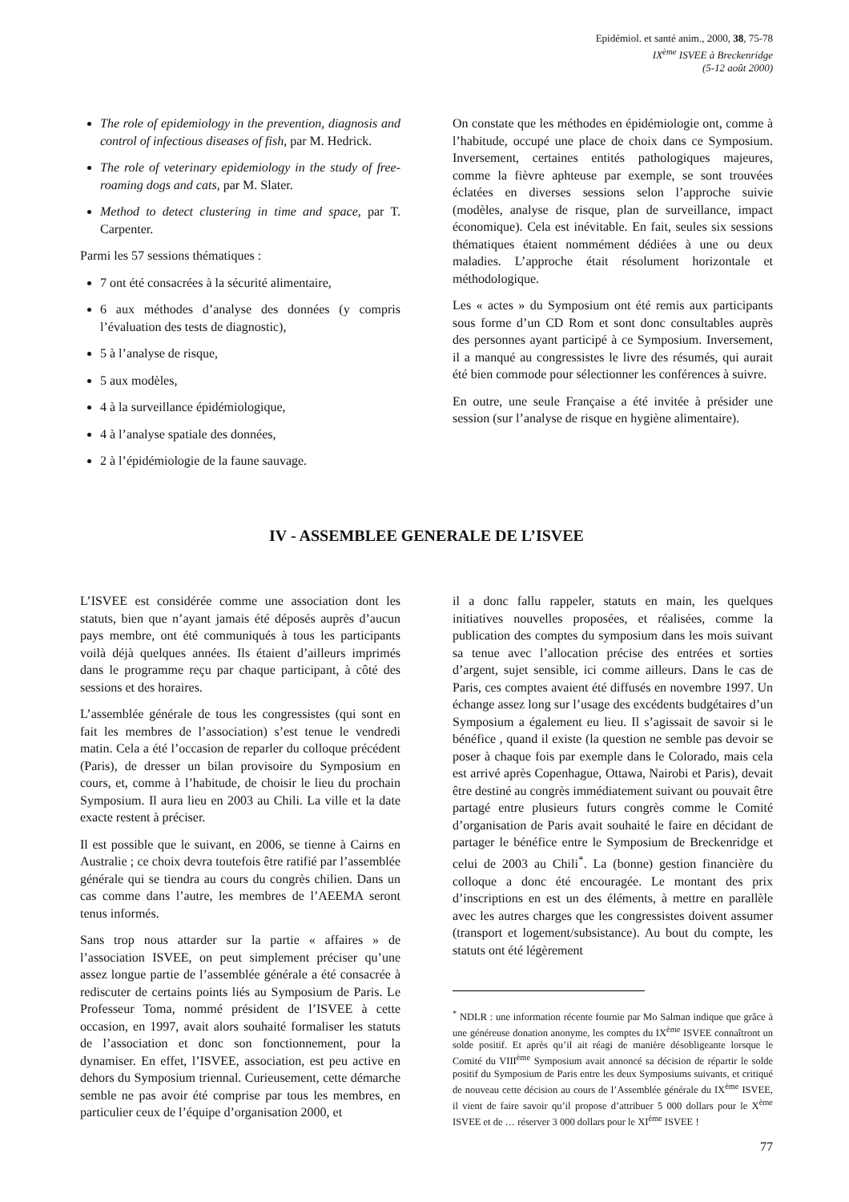Epidémiol. et santé anim., 2000, 38, 75-78
IX<sup>ème</sup> ISVEE à Breckenridge
(5-12 août 2000)
The role of epidemiology in the prevention, diagnosis and control of infectious diseases of fish, par M. Hedrick.
The role of veterinary epidemiology in the study of free-roaming dogs and cats, par M. Slater.
Method to detect clustering in time and space, par T. Carpenter.
Parmi les 57 sessions thématiques :
7 ont été consacrées à la sécurité alimentaire,
6 aux méthodes d’analyse des données (y compris l’évaluation des tests de diagnostic),
5 à l’analyse de risque,
5 aux modèles,
4 à la surveillance épidémiologique,
4 à l’analyse spatiale des données,
2 à l’épidémiologie de la faune sauvage.
On constate que les méthodes en épidémiologie ont, comme à l’habitude, occupé une place de choix dans ce Symposium. Inversement, certaines entités pathologiques majeures, comme la fièvre aphteuse par exemple, se sont trouvées éclatées en diverses sessions selon l’approche suivie (modèles, analyse de risque, plan de surveillance, impact économique). Cela est inévitable. En fait, seules six sessions thématiques étaient nommément dédiées à une ou deux maladies. L’approche était résolument horizontale et méthodologique.
Les « actes » du Symposium ont été remis aux participants sous forme d’un CD Rom et sont donc consultables auprès des personnes ayant participé à ce Symposium. Inversement, il a manqué au congressistes le livre des résumés, qui aurait été bien commode pour sélectionner les conférences à suivre.
En outre, une seule Française a été invitée à présider une session (sur l’analyse de risque en hygiène alimentaire).
IV - ASSEMBLEE GENERALE DE L’ISVEE
L’ISVEE est considérée comme une association dont les statuts, bien que n’ayant jamais été déposés auprès d’aucun pays membre, ont été communiqués à tous les participants voilà déjà quelques années. Ils étaient d’ailleurs imprimés dans le programme reçu par chaque participant, à côté des sessions et des horaires.
L’assemblée générale de tous les congressistes (qui sont en fait les membres de l’association) s’est tenue le vendredi matin. Cela a été l’occasion de reparler du colloque précédent (Paris), de dresser un bilan provisoire du Symposium en cours, et, comme à l’habitude, de choisir le lieu du prochain Symposium. Il aura lieu en 2003 au Chili. La ville et la date exacte restent à préciser.
Il est possible que le suivant, en 2006, se tienne à Cairns en Australie ; ce choix devra toutefois être ratifié par l’assemblée générale qui se tiendra au cours du congrès chilien. Dans un cas comme dans l’autre, les membres de l’AEEMA seront tenus informés.
Sans trop nous attarder sur la partie « affaires » de l’association ISVEE, on peut simplement préciser qu’une assez longue partie de l’assemblée générale a été consacrée à rediscuter de certains points liés au Symposium de Paris. Le Professeur Toma, nommé président de l’ISVEE à cette occasion, en 1997, avait alors souhaité formaliser les statuts de l’association et donc son fonctionnement, pour la dynamiser. En effet, l’ISVEE, association, est peu active en dehors du Symposium triennal. Curieusement, cette démarche semble ne pas avoir été comprise par tous les membres, en particulier ceux de l’équipe d’organisation 2000, et
il a donc fallu rappeler, statuts en main, les quelques initiatives nouvelles proposées, et réalisées, comme la publication des comptes du symposium dans les mois suivant sa tenue avec l’allocation précise des entrées et sorties d’argent, sujet sensible, ici comme ailleurs. Dans le cas de Paris, ces comptes avaient été diffusés en novembre 1997. Un échange assez long sur l’usage des excédents budgétaires d’un Symposium a également eu lieu. Il s’agissait de savoir si le bénéfice , quand il existe (la question ne semble pas devoir se poser à chaque fois par exemple dans le Colorado, mais cela est arrivé après Copenhague, Ottawa, Nairobi et Paris), devait être destiné au congrès immédiatement suivant ou pouvait être partagé entre plusieurs futurs congrès comme le Comité d’organisation de Paris avait souhaité le faire en décidant de partager le bénéfice entre le Symposium de Breckenridge et celui de 2003 au Chili<sup>*</sup>. La (bonne) gestion financière du colloque a donc été encouragée. Le montant des prix d’inscriptions en est un des éléments, à mettre en parallèle avec les autres charges que les congressistes doivent assumer (transport et logement/subsistance). Au bout du compte, les statuts ont été légèrement
<sup>*</sup> NDLR : une information récente fournie par Mo Salman indique que grâce à une généreuse donation anonyme, les comptes du IX<sup>ème</sup> ISVEE connaîtront un solde positif. Et après qu’il ait réagi de manière désobligeante lorsque le Comité du VIII<sup>ème</sup> Symposium avait annoncé sa décision de répartir le solde positif du Symposium de Paris entre les deux Symposiums suivants, et critiqué de nouveau cette décision au cours de l’Assemblée générale du IX<sup>ème</sup> ISVEE, il vient de faire savoir qu’il propose d’attribuer 5 000 dollars pour le X<sup>ème</sup> ISVEE et de … réserver 3 000 dollars pour le XI<sup>ème</sup> ISVEE !
77